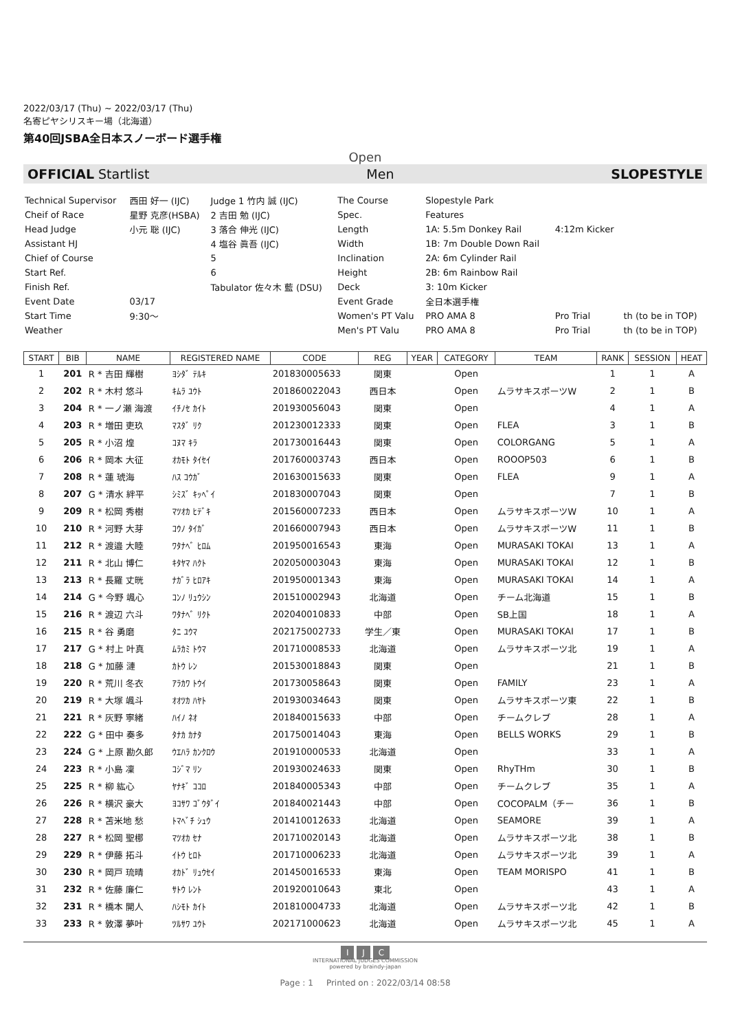2022/03/17 (Thu) ~ 2022/03/17 (Thu)
名寄ピヤシリスキー場（北海道）
第40回JSBA全日本スノーボード選手権
Open
OFFICIAL Startlist Men SLOPESTYLE
| Technical Supervisor | 西田 好一 (IJC) | Judge 1 竹内 誠 (IJC) | The Course | Slopestyle Park | | |
| Cheif of Race | 星野 克彦(HSBA) | 2 吉田 勉 (IJC) | Spec. | Features | | |
| Head Judge | 小元 聡 (IJC) | 3 落合 伸光 (IJC) | Length | 1A: 5.5m Donkey Rail | 4:12m Kicker | |
| Assistant HJ | | 4 塩谷 眞吾 (IJC) | Width | 1B: 7m Double Down Rail | | |
| Chief of Course | | 5 | Inclination | 2A: 6m Cylinder Rail | | |
| Start Ref. | | 6 | Height | 2B: 6m Rainbow Rail | | |
| Finish Ref. | | Tabulator 佐々木 藍 (DSU) | Deck | 3: 10m Kicker | | |
| Event Date | 03/17 | | Event Grade | 全日本選手権 | | |
| Start Time | 9:30～ | | Women's PT Valu | PRO AMA 8 | Pro Trial | th (to be in TOP) |
| Weather | | | Men's PT Valu | PRO AMA 8 | Pro Trial | th (to be in TOP) |
| START | BIB | NAME | REGISTERED NAME | CODE | REG | YEAR | CATEGORY | TEAM | RANK | SESSION | HEAT |
| --- | --- | --- | --- | --- | --- | --- | --- | --- | --- | --- | --- |
| 1 | 201 | R * 吉田 輝樹 | ﾖｼﾀﾞ ﾃﾙｷ | 201830005633 | 関東 | | Open | | 1 | 1 | A |
| 2 | 202 | R * 木村 悠斗 | ｷﾑﾗ ﾕｳﾄ | 201860022043 | 西日本 | | Open | ムラサキスポーツW | 2 | 1 | B |
| 3 | 204 | R * 一ノ瀬 海渡 | ｲﾁﾉｾ ｶｲﾄ | 201930056043 | 関東 | | Open | | 4 | 1 | A |
| 4 | 203 | R * 増田 吏玖 | ﾏｽﾀﾞ ﾘｸ | 201230012333 | 関東 | | Open | FLEA | 3 | 1 | B |
| 5 | 205 | R * 小沼 煌 | ｺﾇﾏ ｷﾗ | 201730016443 | 関東 | | Open | COLORGANG | 5 | 1 | A |
| 6 | 206 | R * 岡本 大征 | ｵｶﾓﾄ ﾀｲｾｲ | 201760003743 | 西日本 | | Open | ROOOP503 | 6 | 1 | B |
| 7 | 208 | R * 蓮 琥海 | ﾊｽ ｺｳｶﾞ | 201630015633 | 関東 | | Open | FLEA | 9 | 1 | A |
| 8 | 207 | G * 清水 絆平 | ｼﾐｽﾞ ｷｯﾍﾟｲ | 201830007043 | 関東 | | Open | | 7 | 1 | B |
| 9 | 209 | R * 松岡 秀樹 | ﾏﾂｵｶ ﾋﾃﾞｷ | 201560007233 | 西日本 | | Open | ムラサキスポーツW | 10 | 1 | A |
| 10 | 210 | R * 河野 大芽 | ｺｳﾉ ﾀｲｶﾞ | 201660007943 | 西日本 | | Open | ムラサキスポーツW | 11 | 1 | B |
| 11 | 212 | R * 渡邉 大睦 | ﾜﾀﾅﾍﾞ ﾋﾛﾑ | 201950016543 | 東海 | | Open | MURASAKI TOKAI | 13 | 1 | A |
| 12 | 211 | R * 北山 博仁 | ｷﾀﾔﾏ ﾊｸﾄ | 202050003043 | 東海 | | Open | MURASAKI TOKAI | 12 | 1 | B |
| 13 | 213 | R * 長羅 丈晄 | ﾅｶﾞﾗ ﾋﾛｱｷ | 201950001343 | 東海 | | Open | MURASAKI TOKAI | 14 | 1 | A |
| 14 | 214 | G * 今野 颯心 | ｺﾝﾉ ﾘｭｳｼﾝ | 201510002943 | 北海道 | | Open | チーム北海道 | 15 | 1 | B |
| 15 | 216 | R * 渡辺 六斗 | ﾜﾀﾅﾍﾞ ﾘｸﾄ | 202040010833 | 中部 | | Open | SB上国 | 18 | 1 | A |
| 16 | 215 | R * 谷 勇磨 | ﾀﾆ ﾕｳﾏ | 202175002733 | 学生／東 | | Open | MURASAKI TOKAI | 17 | 1 | B |
| 17 | 217 | G * 村上 叶真 | ﾑﾗｶﾐ ﾄｳﾏ | 201710008533 | 北海道 | | Open | ムラサキスポーツ北 | 19 | 1 | A |
| 18 | 218 | G * 加藤 漣 | ｶﾄｳ ﾚﾝ | 201530018843 | 関東 | | Open | | 21 | 1 | B |
| 19 | 220 | R * 荒川 冬衣 | ｱﾗｶﾜ ﾄｳｲ | 201730058643 | 関東 | | Open | FAMILY | 23 | 1 | A |
| 20 | 219 | R * 大塚 颯斗 | ｵｵﾂｶ ﾊﾔﾄ | 201930034643 | 関東 | | Open | ムラサキスポーツ東 | 22 | 1 | B |
| 21 | 221 | R * 灰野 寧緒 | ﾊｲﾉ ﾈｵ | 201840015633 | 中部 | | Open | チームクレブ | 28 | 1 | A |
| 22 | 222 | G * 田中 奏多 | ﾀﾅｶ ｶﾅﾀ | 201750014043 | 東海 | | Open | BELLS WORKS | 29 | 1 | B |
| 23 | 224 | G * 上原 勘久郎 | ｳｴﾊﾗ ｶﾝｸﾛｳ | 201910000533 | 北海道 | | Open | | 33 | 1 | A |
| 24 | 223 | R * 小島 凜 | ｺｼﾞﾏ ﾘﾝ | 201930024633 | 関東 | | Open | RhyTHm | 30 | 1 | B |
| 25 | 225 | R * 柳 紘心 | ﾔﾅｷﾞ ｺｺﾛ | 201840005343 | 中部 | | Open | チームクレブ | 35 | 1 | A |
| 26 | 226 | R * 横沢 豪大 | ﾖｺｻﾜ ｺﾞｳﾀﾞｲ | 201840021443 | 中部 | | Open | COCOPALM（チー | 36 | 1 | B |
| 27 | 228 | R * 苫米地 愁 | ﾄﾏﾍﾞﾁ ｼｭｳ | 201410012633 | 北海道 | | Open | SEAMORE | 39 | 1 | A |
| 28 | 227 | R * 松岡 聖梛 | ﾏﾂｵｶ ｾﾅ | 201710020143 | 北海道 | | Open | ムラサキスポーツ北 | 38 | 1 | B |
| 29 | 229 | R * 伊藤 拓斗 | ｲﾄｳ ﾋﾛﾄ | 201710006233 | 北海道 | | Open | ムラサキスポーツ北 | 39 | 1 | A |
| 30 | 230 | R * 岡戸 琉晴 | ｵｶﾄﾞ ﾘｭｳｾｲ | 201450016533 | 東海 | | Open | TEAM MORISPO | 41 | 1 | B |
| 31 | 232 | R * 佐藤 廉仁 | ｻﾄｳ ﾚﾝﾄ | 201920010643 | 東北 | | Open | | 43 | 1 | A |
| 32 | 231 | R * 橋本 開人 | ﾊｼﾓﾄ ｶｲﾄ | 201810004733 | 北海道 | | Open | ムラサキスポーツ北 | 42 | 1 | B |
| 33 | 233 | R * 敦澤 夢叶 | ﾂﾙｻﾜ ﾕｳﾄ | 202171000623 | 北海道 | | Open | ムラサキスポーツ北 | 45 | 1 | A |
I J C
INTERNATIONAL JUDGES COMMISSION
powered by braindy-japan
Page : 1 Printed on : 2022/03/14 08:58